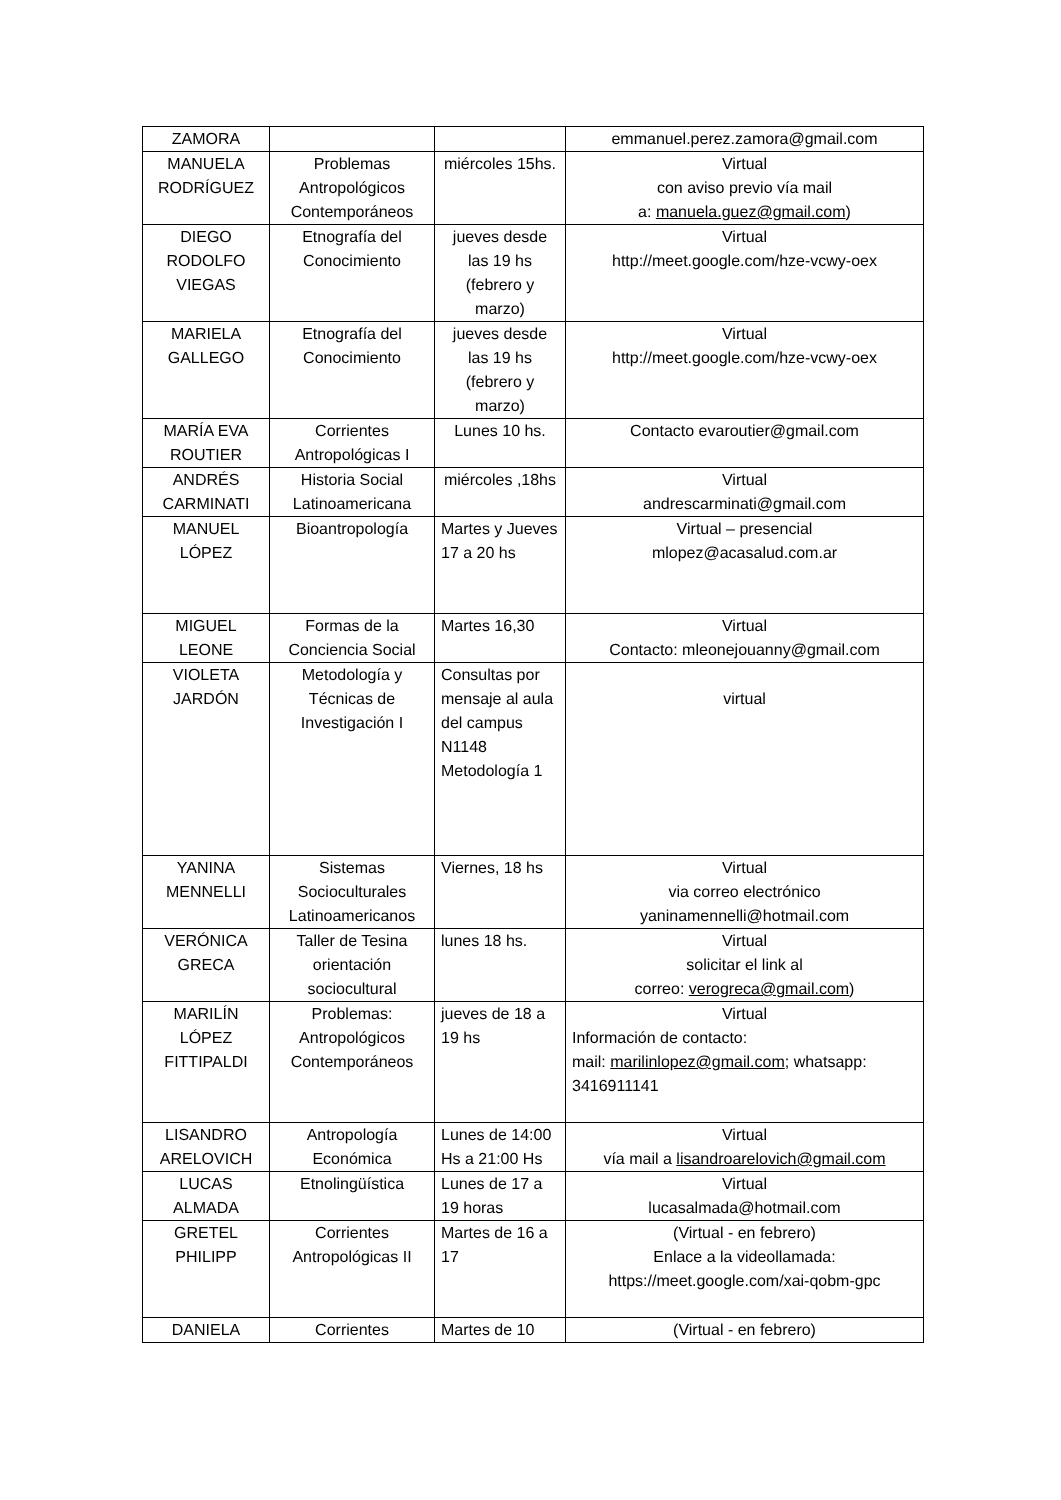| ZAMORA | | | emmanuel.perez.zamora@gmail.com |
| MANUELA RODRÍGUEZ | Problemas Antropológicos Contemporáneos | miércoles 15hs. | Virtual con aviso previo vía mail a: manuela.guez@gmail.com ) |
| DIEGO RODOLFO VIEGAS | Etnografía del Conocimiento | jueves desde las 19 hs (febrero y marzo) | Virtual http://meet.google.com/hze-vcwy-oex |
| MARIELA GALLEGO | Etnografía del Conocimiento | jueves desde las 19 hs (febrero y marzo) | Virtual http://meet.google.com/hze-vcwy-oex |
| MARÍA EVA ROUTIER | Corrientes Antropológicas I | Lunes 10 hs. | Contacto evaroutier@gmail.com |
| ANDRÉS CARMINATI | Historia Social Latinoamericana | miércoles ,18hs | Virtual andrescarminati@gmail.com |
| MANUEL LÓPEZ | Bioantropología | Martes y Jueves 17 a 20 hs | Virtual – presencial mlopez@acasalud.com.ar |
| MIGUEL LEONE | Formas de la Conciencia Social | Martes 16,30 | Virtual Contacto: mleonejouanny@gmail.com |
| VIOLETA JARDÓN | Metodología y Técnicas de Investigación I | Consultas por mensaje al aula del campus N1148 Metodología 1 | virtual |
| YANINA MENNELLI | Sistemas Socioculturales Latinoamericanos | Viernes, 18 hs | Virtual via correo electrónico yaninamennelli@hotmail.com |
| VERÓNICA GRECA | Taller de Tesina orientación sociocultural | lunes 18 hs. | Virtual solicitar el link al correo: verogreca@gmail.com ) |
| MARILÍN LÓPEZ FITTIPALDI | Problemas: Antropológicos Contemporáneos | jueves de 18 a 19 hs | Virtual Información de contacto: mail: marilinlopez@gmail.com ; whatsapp: 3416911141 |
| LISANDRO ARELOVICH | Antropología Económica | Lunes de 14:00 Hs a 21:00 Hs | Virtual vía mail a lisandroarelovich@gmail.com |
| LUCAS ALMADA | Etnolingüística | Lunes de 17 a 19 horas | Virtual lucasalmada@hotmail.com |
| GRETEL PHILIPP | Corrientes Antropológicas II | Martes de 16 a 17 | (Virtual - en febrero) Enlace a la videollamada: https://meet.google.com/xai-qobm-gpc |
| DANIELA | Corrientes | Martes de 10 | (Virtual - en febrero) |